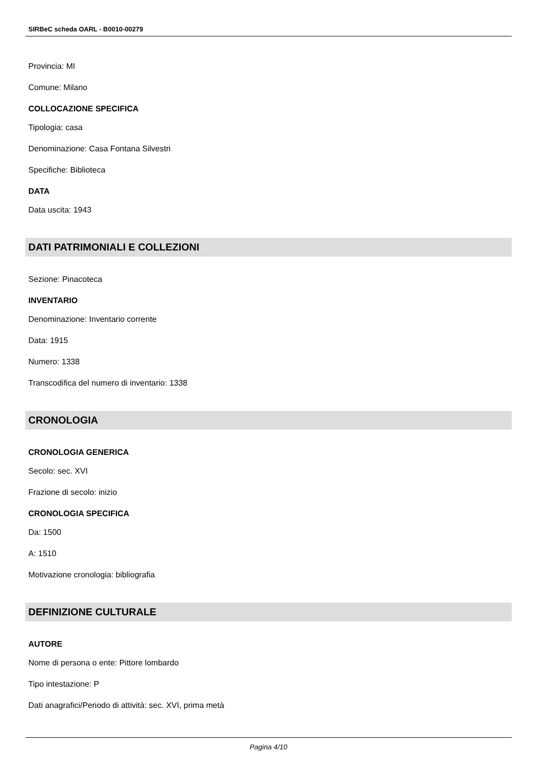SIRBeC scheda OARL - B0010-00279
Provincia: MI
Comune: Milano
COLLOCAZIONE SPECIFICA
Tipologia: casa
Denominazione: Casa Fontana Silvestri
Specifiche: Biblioteca
DATA
Data uscita: 1943
DATI PATRIMONIALI E COLLEZIONI
Sezione: Pinacoteca
INVENTARIO
Denominazione: Inventario corrente
Data: 1915
Numero: 1338
Transcodifica del numero di inventario: 1338
CRONOLOGIA
CRONOLOGIA GENERICA
Secolo: sec. XVI
Frazione di secolo: inizio
CRONOLOGIA SPECIFICA
Da: 1500
A: 1510
Motivazione cronologia: bibliografia
DEFINIZIONE CULTURALE
AUTORE
Nome di persona o ente: Pittore lombardo
Tipo intestazione: P
Dati anagrafici/Periodo di attività: sec. XVI, prima metà
Pagina 4/10